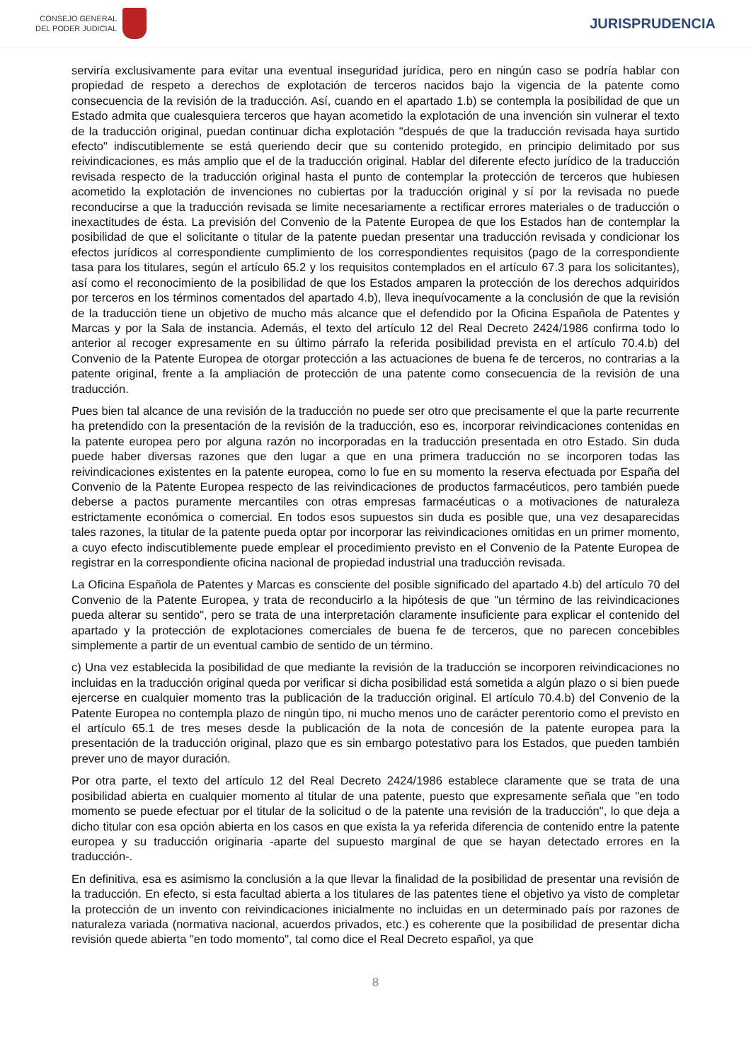CONSEJO GENERAL
DEL PODER JUDICIAL
JURISPRUDENCIA
serviría exclusivamente para evitar una eventual inseguridad jurídica, pero en ningún caso se podría hablar con propiedad de respeto a derechos de explotación de terceros nacidos bajo la vigencia de la patente como consecuencia de la revisión de la traducción. Así, cuando en el apartado 1.b) se contempla la posibilidad de que un Estado admita que cualesquiera terceros que hayan acometido la explotación de una invención sin vulnerar el texto de la traducción original, puedan continuar dicha explotación "después de que la traducción revisada haya surtido efecto" indiscutiblemente se está queriendo decir que su contenido protegido, en principio delimitado por sus reivindicaciones, es más amplio que el de la traducción original. Hablar del diferente efecto jurídico de la traducción revisada respecto de la traducción original hasta el punto de contemplar la protección de terceros que hubiesen acometido la explotación de invenciones no cubiertas por la traducción original y sí por la revisada no puede reconducirse a que la traducción revisada se limite necesariamente a rectificar errores materiales o de traducción o inexactitudes de ésta. La previsión del Convenio de la Patente Europea de que los Estados han de contemplar la posibilidad de que el solicitante o titular de la patente puedan presentar una traducción revisada y condicionar los efectos jurídicos al correspondiente cumplimiento de los correspondientes requisitos (pago de la correspondiente tasa para los titulares, según el artículo 65.2 y los requisitos contemplados en el artículo 67.3 para los solicitantes), así como el reconocimiento de la posibilidad de que los Estados amparen la protección de los derechos adquiridos por terceros en los términos comentados del apartado 4.b), lleva inequívocamente a la conclusión de que la revisión de la traducción tiene un objetivo de mucho más alcance que el defendido por la Oficina Española de Patentes y Marcas y por la Sala de instancia. Además, el texto del artículo 12 del Real Decreto 2424/1986 confirma todo lo anterior al recoger expresamente en su último párrafo la referida posibilidad prevista en el artículo 70.4.b) del Convenio de la Patente Europea de otorgar protección a las actuaciones de buena fe de terceros, no contrarias a la patente original, frente a la ampliación de protección de una patente como consecuencia de la revisión de una traducción.
Pues bien tal alcance de una revisión de la traducción no puede ser otro que precisamente el que la parte recurrente ha pretendido con la presentación de la revisión de la traducción, eso es, incorporar reivindicaciones contenidas en la patente europea pero por alguna razón no incorporadas en la traducción presentada en otro Estado. Sin duda puede haber diversas razones que den lugar a que en una primera traducción no se incorporen todas las reivindicaciones existentes en la patente europea, como lo fue en su momento la reserva efectuada por España del Convenio de la Patente Europea respecto de las reivindicaciones de productos farmacéuticos, pero también puede deberse a pactos puramente mercantiles con otras empresas farmacéuticas o a motivaciones de naturaleza estrictamente económica o comercial. En todos esos supuestos sin duda es posible que, una vez desaparecidas tales razones, la titular de la patente pueda optar por incorporar las reivindicaciones omitidas en un primer momento, a cuyo efecto indiscutiblemente puede emplear el procedimiento previsto en el Convenio de la Patente Europea de registrar en la correspondiente oficina nacional de propiedad industrial una traducción revisada.
La Oficina Española de Patentes y Marcas es consciente del posible significado del apartado 4.b) del artículo 70 del Convenio de la Patente Europea, y trata de reconducirlo a la hipótesis de que "un término de las reivindicaciones pueda alterar su sentido", pero se trata de una interpretación claramente insuficiente para explicar el contenido del apartado y la protección de explotaciones comerciales de buena fe de terceros, que no parecen concebibles simplemente a partir de un eventual cambio de sentido de un término.
c) Una vez establecida la posibilidad de que mediante la revisión de la traducción se incorporen reivindicaciones no incluidas en la traducción original queda por verificar si dicha posibilidad está sometida a algún plazo o si bien puede ejercerse en cualquier momento tras la publicación de la traducción original. El artículo 70.4.b) del Convenio de la Patente Europea no contempla plazo de ningún tipo, ni mucho menos uno de carácter perentorio como el previsto en el artículo 65.1 de tres meses desde la publicación de la nota de concesión de la patente europea para la presentación de la traducción original, plazo que es sin embargo potestativo para los Estados, que pueden también prever uno de mayor duración.
Por otra parte, el texto del artículo 12 del Real Decreto 2424/1986 establece claramente que se trata de una posibilidad abierta en cualquier momento al titular de una patente, puesto que expresamente señala que "en todo momento se puede efectuar por el titular de la solicitud o de la patente una revisión de la traducción", lo que deja a dicho titular con esa opción abierta en los casos en que exista la ya referida diferencia de contenido entre la patente europea y su traducción originaria -aparte del supuesto marginal de que se hayan detectado errores en la traducción-.
En definitiva, esa es asimismo la conclusión a la que llevar la finalidad de la posibilidad de presentar una revisión de la traducción. En efecto, si esta facultad abierta a los titulares de las patentes tiene el objetivo ya visto de completar la protección de un invento con reivindicaciones inicialmente no incluidas en un determinado país por razones de naturaleza variada (normativa nacional, acuerdos privados, etc.) es coherente que la posibilidad de presentar dicha revisión quede abierta "en todo momento", tal como dice el Real Decreto español, ya que
8